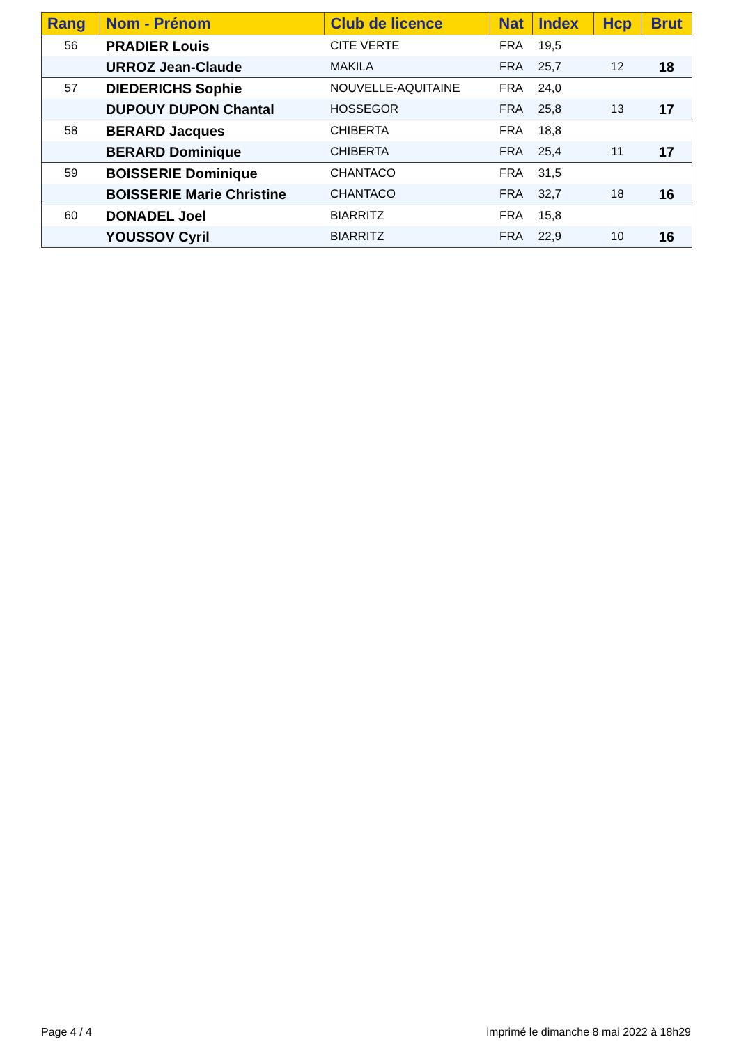| Rang | Nom - Prénom | Club de licence | Nat | Index | Hcp | Brut |
| --- | --- | --- | --- | --- | --- | --- |
| 56 | PRADIER Louis | CITE VERTE | FRA | 19,5 | | |
| | URROZ Jean-Claude | MAKILA | FRA | 25,7 | 12 | 18 |
| 57 | DIEDERICHS Sophie | NOUVELLE-AQUITAINE | FRA | 24,0 | | |
| | DUPOUY DUPON Chantal | HOSSEGOR | FRA | 25,8 | 13 | 17 |
| 58 | BERARD Jacques | CHIBERTA | FRA | 18,8 | | |
| | BERARD Dominique | CHIBERTA | FRA | 25,4 | 11 | 17 |
| 59 | BOISSERIE Dominique | CHANTACO | FRA | 31,5 | | |
| | BOISSERIE Marie Christine | CHANTACO | FRA | 32,7 | 18 | 16 |
| 60 | DONADEL Joel | BIARRITZ | FRA | 15,8 | | |
| | YOUSSOV Cyril | BIARRITZ | FRA | 22,9 | 10 | 16 |
Page 4 / 4
imprimé le dimanche 8 mai 2022 à 18h29